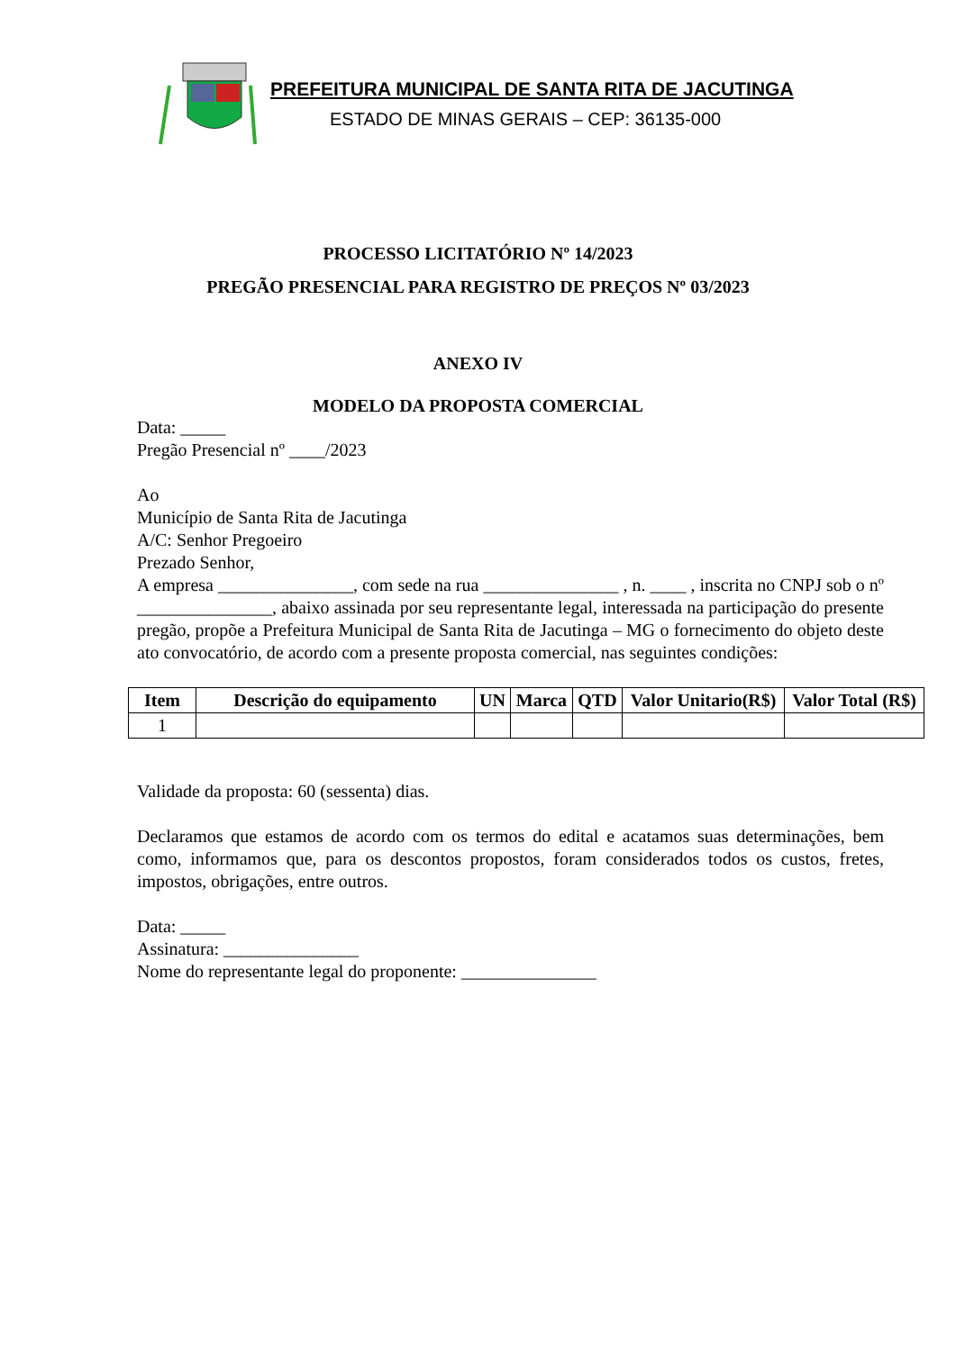PREFEITURA MUNICIPAL DE SANTA RITA DE JACUTINGA
ESTADO DE MINAS GERAIS – CEP: 36135-000
PROCESSO LICITATÓRIO Nº 14/2023
PREGÃO PRESENCIAL PARA REGISTRO DE PREÇOS Nº 03/2023
ANEXO IV
MODELO DA PROPOSTA COMERCIAL
Data: _____
Pregão Presencial nº ____/2023
Ao
Município de Santa Rita de Jacutinga
A/C: Senhor Pregoeiro
Prezado Senhor,
A empresa _______________, com sede na rua _______________ , n. ____ , inscrita no CNPJ sob o nº _______________, abaixo assinada por seu representante legal, interessada na participação do presente pregão, propõe a Prefeitura Municipal de Santa Rita de Jacutinga – MG o fornecimento do objeto deste ato convocatório, de acordo com a presente proposta comercial, nas seguintes condições:
| Item | Descrição do equipamento | UN | Marca | QTD | Valor Unitario(R$) | Valor Total (R$) |
| --- | --- | --- | --- | --- | --- | --- |
| 1 | | | | | | |
Validade da proposta: 60 (sessenta) dias.
Declaramos que estamos de acordo com os termos do edital e acatamos suas determinações, bem como, informamos que, para os descontos propostos, foram considerados todos os custos, fretes, impostos, obrigações, entre outros.
Data: _____
Assinatura: _______________
Nome do representante legal do proponente: _______________